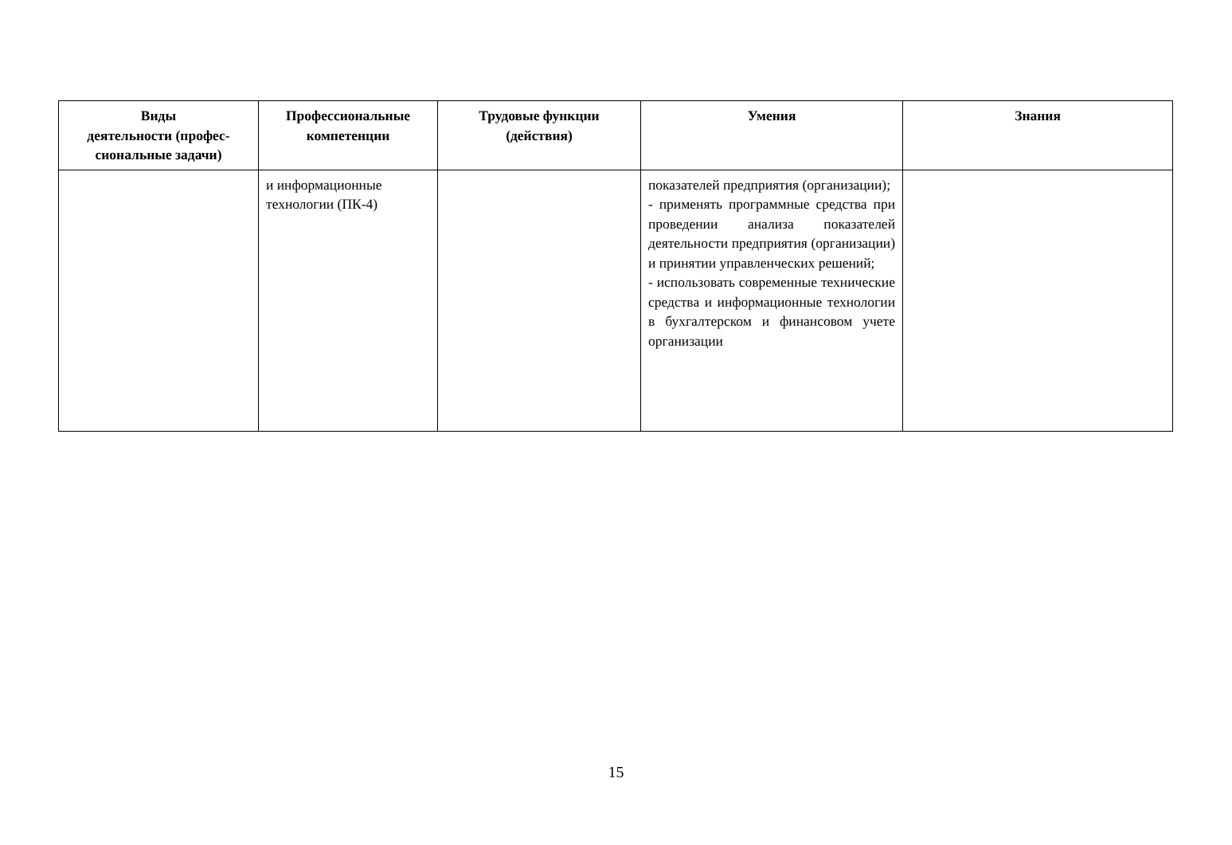| Виды деятельности (профес- сиональные задачи) | Профессиональные компетенции | Трудовые функции (действия) | Умения | Знания |
| --- | --- | --- | --- | --- |
| | и информационные технологии (ПК-4) | | показателей предприятия (организации); - применять программные средства при проведении анализа показателей деятельности предприятия (организации) и принятии управленческих решений; - использовать современные технические средства и информационные технологии в бухгалтерском и финансовом учете организации | |
15